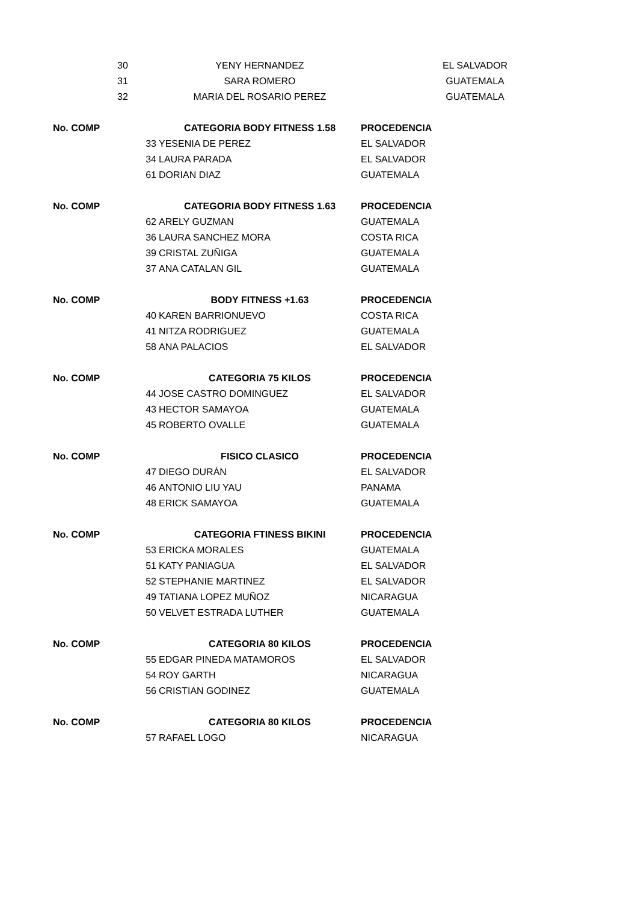| 30 | YENY HERNANDEZ | EL SALVADOR |
| 31 | SARA ROMERO | GUATEMALA |
| 32 | MARIA DEL ROSARIO PEREZ | GUATEMALA |
| No. COMP | CATEGORIA BODY FITNESS 1.58 | PROCEDENCIA |
| 33 | YESENIA DE PEREZ | EL SALVADOR |
| 34 | LAURA PARADA | EL SALVADOR |
| 61 | DORIAN DIAZ | GUATEMALA |
| No. COMP | CATEGORIA BODY FITNESS 1.63 | PROCEDENCIA |
| 62 | ARELY GUZMAN | GUATEMALA |
| 36 | LAURA SANCHEZ MORA | COSTA RICA |
| 39 | CRISTAL ZUÑIGA | GUATEMALA |
| 37 | ANA CATALAN GIL | GUATEMALA |
| No. COMP | BODY FITNESS +1.63 | PROCEDENCIA |
| 40 | KAREN BARRIONUEVO | COSTA RICA |
| 41 | NITZA RODRIGUEZ | GUATEMALA |
| 58 | ANA PALACIOS | EL SALVADOR |
| No. COMP | CATEGORIA 75 KILOS | PROCEDENCIA |
| 44 | JOSE CASTRO DOMINGUEZ | EL SALVADOR |
| 43 | HECTOR SAMAYOA | GUATEMALA |
| 45 | ROBERTO OVALLE | GUATEMALA |
| No. COMP | FISICO CLASICO | PROCEDENCIA |
| 47 | DIEGO DURÁN | EL SALVADOR |
| 46 | ANTONIO LIU YAU | PANAMA |
| 48 | ERICK SAMAYOA | GUATEMALA |
| No. COMP | CATEGORIA FTINESS BIKINI | PROCEDENCIA |
| 53 | ERICKA MORALES | GUATEMALA |
| 51 | KATY PANIAGUA | EL SALVADOR |
| 52 | STEPHANIE MARTINEZ | EL SALVADOR |
| 49 | TATIANA LOPEZ MUÑOZ | NICARAGUA |
| 50 | VELVET ESTRADA LUTHER | GUATEMALA |
| No. COMP | CATEGORIA 80 KILOS | PROCEDENCIA |
| 55 | EDGAR PINEDA MATAMOROS | EL SALVADOR |
| 54 | ROY GARTH | NICARAGUA |
| 56 | CRISTIAN GODINEZ | GUATEMALA |
| No. COMP | CATEGORIA 80 KILOS | PROCEDENCIA |
| 57 | RAFAEL LOGO | NICARAGUA |